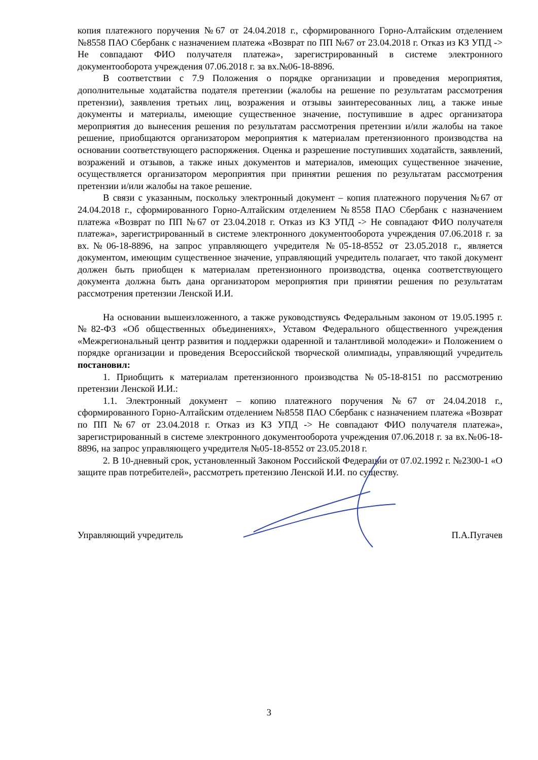копия платежного поручения №67 от 24.04.2018 г., сформированного Горно-Алтайским отделением №8558 ПАО Сбербанк с назначением платежа «Возврат по ПП №67 от 23.04.2018 г. Отказ из КЗ УПД -> Не совпадают ФИО получателя платежа», зарегистрированный в системе электронного документооборота учреждения 07.06.2018 г. за вх.№06-18-8896.
В соответствии с 7.9 Положения о порядке организации и проведения мероприятия, дополнительные ходатайства подателя претензии (жалобы на решение по результатам рассмотрения претензии), заявления третьих лиц, возражения и отзывы заинтересованных лиц, а также иные документы и материалы, имеющие существенное значение, поступившие в адрес организатора мероприятия до вынесения решения по результатам рассмотрения претензии и/или жалобы на такое решение, приобщаются организатором мероприятия к материалам претензионного производства на основании соответствующего распоряжения. Оценка и разрешение поступивших ходатайств, заявлений, возражений и отзывов, а также иных документов и материалов, имеющих существенное значение, осуществляется организатором мероприятия при принятии решения по результатам рассмотрения претензии и/или жалобы на такое решение.
В связи с указанным, поскольку электронный документ – копия платежного поручения №67 от 24.04.2018 г., сформированного Горно-Алтайским отделением №8558 ПАО Сбербанк с назначением платежа «Возврат по ПП №67 от 23.04.2018 г. Отказ из КЗ УПД -> Не совпадают ФИО получателя платежа», зарегистрированный в системе электронного документооборота учреждения 07.06.2018 г. за вх.№06-18-8896, на запрос управляющего учредителя №05-18-8552 от 23.05.2018 г., является документом, имеющим существенное значение, управляющий учредитель полагает, что такой документ должен быть приобщен к материалам претензионного производства, оценка соответствующего документа должна быть дана организатором мероприятия при принятии решения по результатам рассмотрения претензии Ленской И.И.
На основании вышеизложенного, а также руководствуясь Федеральным законом от 19.05.1995 г. №82-ФЗ «Об общественных объединениях», Уставом Федерального общественного учреждения «Межрегиональный центр развития и поддержки одаренной и талантливой молодежи» и Положением о порядке организации и проведения Всероссийской творческой олимпиады, управляющий учредитель постановил:
1. Приобщить к материалам претензионного производства №05-18-8151 по рассмотрению претензии Ленской И.И.:
1.1. Электронный документ – копию платежного поручения №67 от 24.04.2018 г., сформированного Горно-Алтайским отделением №8558 ПАО Сбербанк с назначением платежа «Возврат по ПП №67 от 23.04.2018 г. Отказ из КЗ УПД -> Не совпадают ФИО получателя платежа», зарегистрированный в системе электронного документооборота учреждения 07.06.2018 г. за вх.№06-18-8896, на запрос управляющего учредителя №05-18-8552 от 23.05.2018 г.
2. В 10-дневный срок, установленный Законом Российской Федерации от 07.02.1992 г. №2300-1 «О защите прав потребителей», рассмотреть претензию Ленской И.И. по существу.
Управляющий учредитель П.А.Пугачев
3